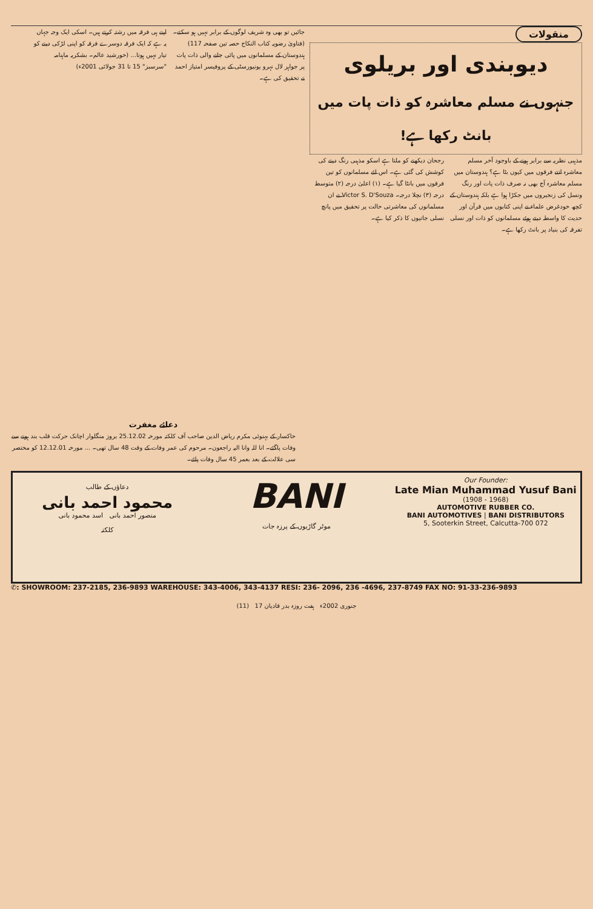منقولات
دیوبندی اور بریلوی
جنہوں نے مسلم معاشرہ کو ذات پات میں بانٹ رکھا ہے!
مذہبی نظریہ سے برابر ہونے کے باوجود آخر مسلم معاشرہ اتنے فرقوں میں کیوں بٹا ہے؟ ہندوستان میں مسلم معاشرہ آج بھی نہ صرف ذات پات اور رنگ ونسل کی زنجیروں میں جکڑا ہوا ہے بلکہ ہندوستان کے کچھ خودغرض علماء نے اپنی کتابوں میں قرآن اور حدیث کا واسطہ دیتے ہوئے مسلمانوں کو ذات اور نسلی تفرقہ کی بنیاد پر بانٹ رکھا ہے۔
رجحان دیکھنے کو ملتا ہے اسکو مذہبی رنگ دینے کی کوشش کی گئی ہے۔ اس لئے مسلمانوں کو تین فرقوں میں بانٹا گیا ہے۔ (۱) اعلیٰ درجہ (۲) متوسط درجہ (۳) نچلا درجہ۔ Victor S. D'Souza نے ان مسلمانوں کی معاشرتی حالت پر تحقیق میں پانچ نسلی جاتیوں کا ذکر کیا ہے۔
جائیں تو بھی وہ شریف لوگوں کے برابر نہیں ہو سکتے۔ (فتاویٰ رضویہ کتاب النکاح حصہ تین صفحہ 117) ہندوستان کے مسلمانوں میں پائی جانے والی ذات پات پر جواہر لال نہرو یونیورسٹی کے پروفیسر امتیاز احمد نے تحقیق کی ہے۔
اپنے ہی فرقہ میں رشتہ کرتے ہیں۔ اسکی ایک وجہ جہاں یہ ہے کہ ایک فرقہ دوسرے فرقہ کو اپنی لڑکی دینے کو تیار نہیں ہوتا... (خورشید عالم۔ بشکریہ ماہنامہ "سرسبز" 15 تا 31 جولائی 2001ء)
دعائے مغفرت
خاکسار کے بہنوئی مکرم ریاض الدین صاحب آف کلکتہ مورخہ 25.12.02 بروز منگلوار اچانک حرکت قلب بند ہونے سے وفات پاگئے۔ انا للہ وانا الیہ راجعون۔ مرحوم کی عمر وفات کے وقت 48 سال تھی۔ ... مورخہ 12.12.01 کو مختصر سی علالت کے بعد بعمر 45 سال وفات پائے۔
دعاؤں کے طالب
محمود احمد بانی
منصور احمد بانی اسد محمود بانی
کلکتہ
BANI
موٹر گاڑیوں کے پرزہ جات
Our Founder:
Late Mian Muhammad Yusuf Bani
(1908 - 1968)
AUTOMOTIVE RUBBER CO.
BANI AUTOMOTIVES | BANI DISTRIBUTORS
5, Sooterkin Street, Calcutta-700 072
✆: SHOWROOM: 237-2185, 236-9893 WAREHOUSE: 343-4006, 343-4137 RESI: 236- 2096, 236 -4696, 237-8749 FAX NO: 91-33-236-9893
(11) 17 جنوری 2002ء ہفت روزہ بدر قادیان